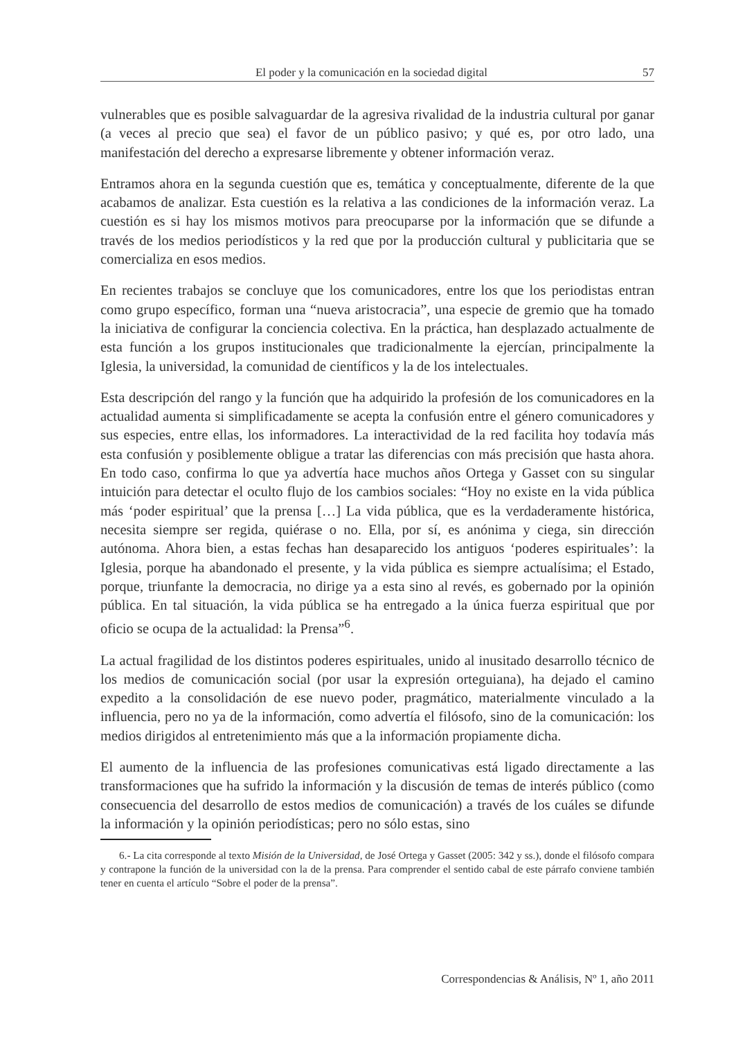El poder y la comunicación en la sociedad digital 57
vulnerables que es posible salvaguardar de la agresiva rivalidad de la industria cultural por ganar (a veces al precio que sea) el favor de un público pasivo; y qué es, por otro lado, una manifestación del derecho a expresarse libremente y obtener información veraz.
Entramos ahora en la segunda cuestión que es, temática y conceptualmente, diferente de la que acabamos de analizar. Esta cuestión es la relativa a las condiciones de la información veraz. La cuestión es si hay los mismos motivos para preocuparse por la información que se difunde a través de los medios periodísticos y la red que por la producción cultural y publicitaria que se comercializa en esos medios.
En recientes trabajos se concluye que los comunicadores, entre los que los periodistas entran como grupo específico, forman una “nueva aristocracia”, una especie de gremio que ha tomado la iniciativa de configurar la conciencia colectiva. En la práctica, han desplazado actualmente de esta función a los grupos institucionales que tradicionalmente la ejercían, principalmente la Iglesia, la universidad, la comunidad de científicos y la de los intelectuales.
Esta descripción del rango y la función que ha adquirido la profesión de los comunicadores en la actualidad aumenta si simplificadamente se acepta la confusión entre el género comunicadores y sus especies, entre ellas, los informadores. La interactividad de la red facilita hoy todavía más esta confusión y posiblemente obligue a tratar las diferencias con más precisión que hasta ahora. En todo caso, confirma lo que ya advertía hace muchos años Ortega y Gasset con su singular intuición para detectar el oculto flujo de los cambios sociales: “Hoy no existe en la vida pública más ‘poder espiritual’ que la prensa […] La vida pública, que es la verdaderamente histórica, necesita siempre ser regida, quiérase o no. Ella, por sí, es anónima y ciega, sin dirección autónoma. Ahora bien, a estas fechas han desaparecido los antiguos ‘poderes espirituales’: la Iglesia, porque ha abandonado el presente, y la vida pública es siempre actualísima; el Estado, porque, triunfante la democracia, no dirige ya a esta sino al revés, es gobernado por la opinión pública. En tal situación, la vida pública se ha entregado a la única fuerza espiritual que por oficio se ocupa de la actualidad: la Prensa”<sup>6</sup>.
La actual fragilidad de los distintos poderes espirituales, unido al inusitado desarrollo técnico de los medios de comunicación social (por usar la expresión orteguiana), ha dejado el camino expedito a la consolidación de ese nuevo poder, pragmático, materialmente vinculado a la influencia, pero no ya de la información, como advertía el filósofo, sino de la comunicación: los medios dirigidos al entretenimiento más que a la información propiamente dicha.
El aumento de la influencia de las profesiones comunicativas está ligado directamente a las transformaciones que ha sufrido la información y la discusión de temas de interés público (como consecuencia del desarrollo de estos medios de comunicación) a través de los cuáles se difunde la información y la opinión periodísticas; pero no sólo estas, sino
6.- La cita corresponde al texto Misión de la Universidad, de José Ortega y Gasset (2005: 342 y ss.), donde el filósofo compara y contrapone la función de la universidad con la de la prensa. Para comprender el sentido cabal de este párrafo conviene también tener en cuenta el artículo “Sobre el poder de la prensa”.
Correspondencias & Análisis, Nº 1, año 2011